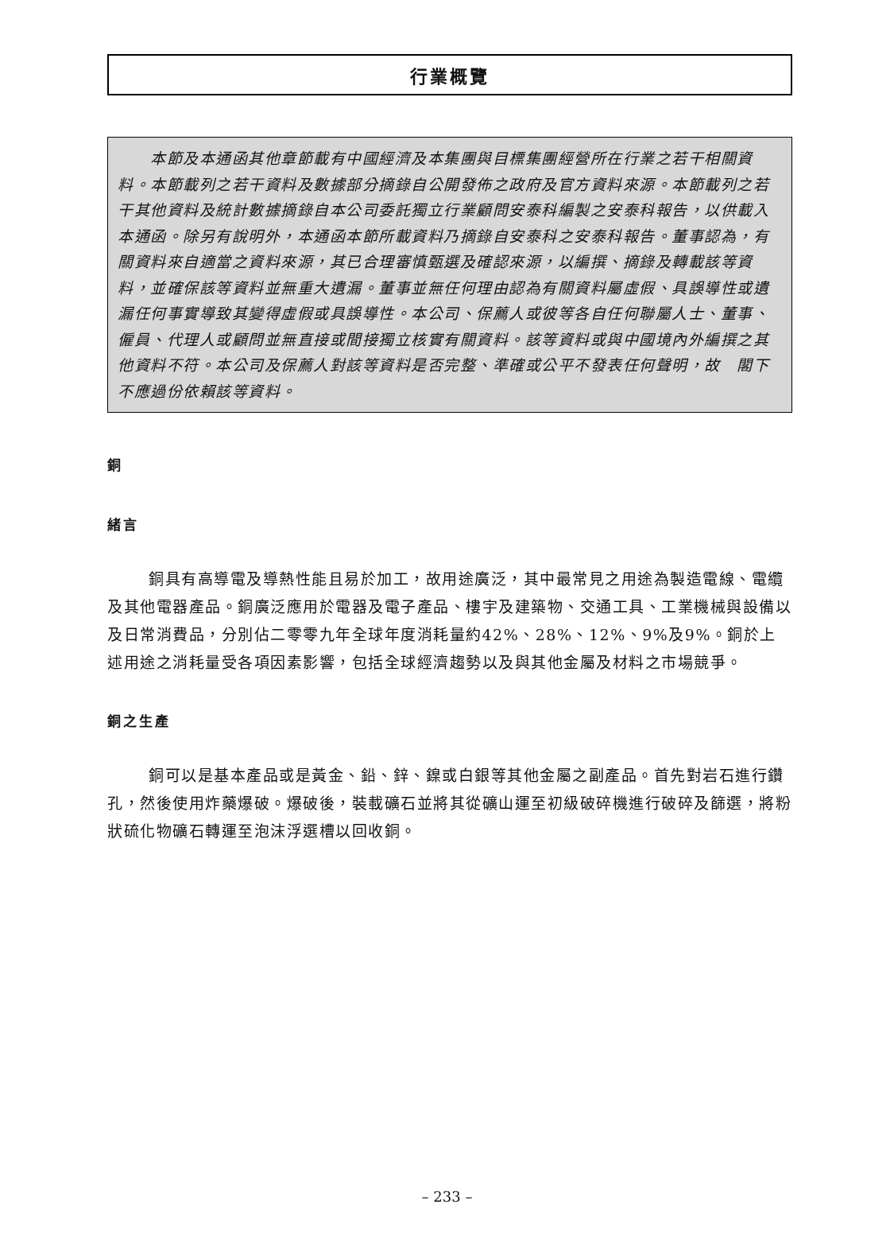行業概覽
　　本節及本通函其他章節載有中國經濟及本集團與目標集團經營所在行業之若干相關資料。本節載列之若干資料及數據部分摘錄自公開發佈之政府及官方資料來源。本節載列之若干其他資料及統計數據摘錄自本公司委託獨立行業顧問安泰科編製之安泰科報告，以供載入本通函。除另有說明外，本通函本節所載資料乃摘錄自安泰科之安泰科報告。董事認為，有關資料來自適當之資料來源，其已合理審慎甄選及確認來源，以編撰、摘錄及轉載該等資料，並確保該等資料並無重大遺漏。董事並無任何理由認為有關資料屬虛假、具誤導性或遺漏任何事實導致其變得虛假或具誤導性。本公司、保薦人或彼等各自任何聯屬人士、董事、僱員、代理人或顧問並無直接或間接獨立核實有關資料。該等資料或與中國境內外編撰之其他資料不符。本公司及保薦人對該等資料是否完整、準確或公平不發表任何聲明，故　閣下不應過份依賴該等資料。
銅
緒言
銅具有高導電及導熱性能且易於加工，故用途廣泛，其中最常見之用途為製造電線、電纜及其他電器產品。銅廣泛應用於電器及電子產品、樓宇及建築物、交通工具、工業機械與設備以及日常消費品，分別佔二零零九年全球年度消耗量約42%、28%、12%、9%及9%。銅於上述用途之消耗量受各項因素影響，包括全球經濟趨勢以及與其他金屬及材料之市場競爭。
銅之生產
銅可以是基本產品或是黃金、鉛、鋅、鎳或白銀等其他金屬之副產品。首先對岩石進行鑽孔，然後使用炸藥爆破。爆破後，裝載礦石並將其從礦山運至初級破碎機進行破碎及篩選，將粉狀硫化物礦石轉運至泡沫浮選槽以回收銅。
– 233 –